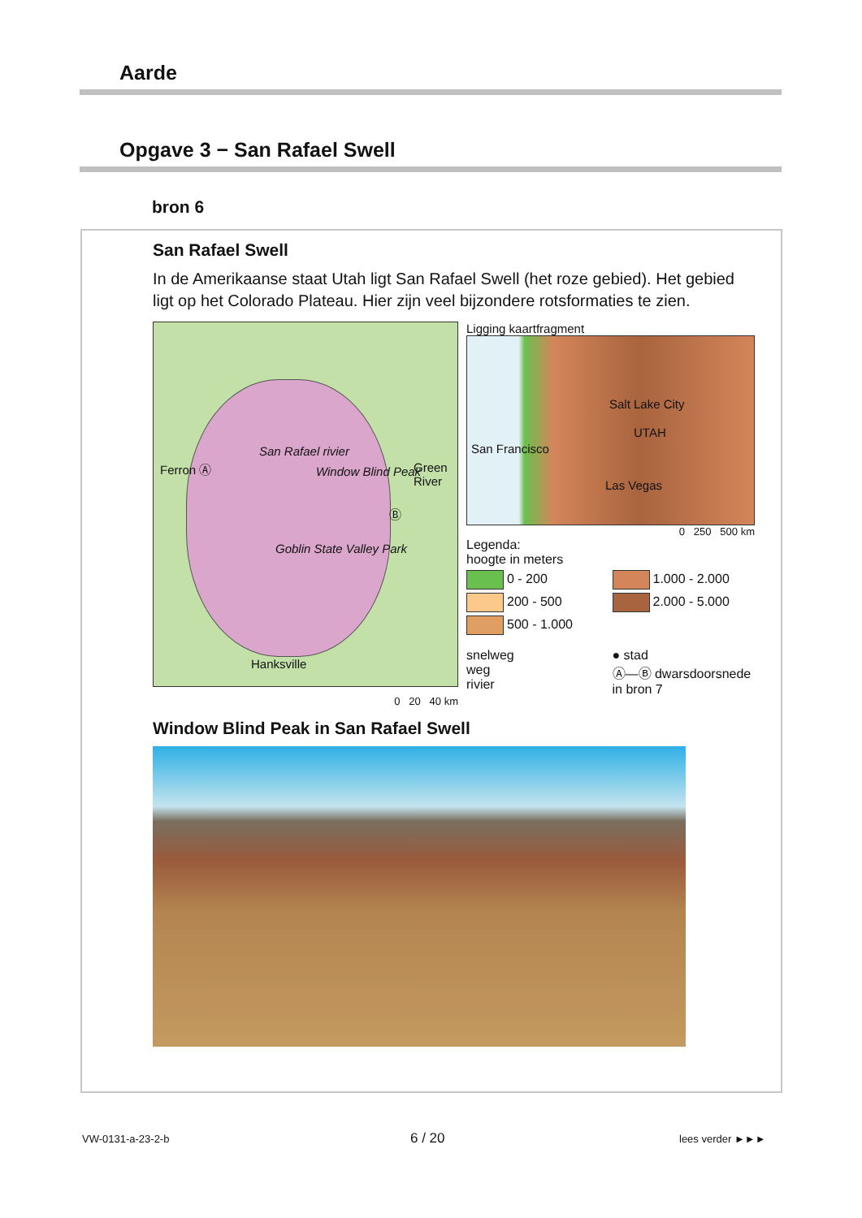Aarde
Opgave 3 − San Rafael Swell
bron 6
San Rafael Swell
In de Amerikaanse staat Utah ligt San Rafael Swell (het roze gebied). Het gebied ligt op het Colorado Plateau. Hier zijn veel bijzondere rotsformaties te zien.
Ferron Ⓐ
San Rafael rivier
Window Blind Peak Green River
Ⓑ
Goblin State Valley Park
Hanksville
0 20 40 km
Ligging kaartfragment
San Francisco
Salt Lake City
UTAH
Las Vegas
0 250 500 km
Legenda:
hoogte in meters
0 - 200
1.000 - 2.000
200 - 500
2.000 - 5.000
500 - 1.000
snelweg
weg
rivier
● stad
Ⓐ—Ⓑ dwarsdoorsnede in bron 7
Window Blind Peak in San Rafael Swell
VW-0131-a-23-2-b 6 / 20 lees verder ►►►